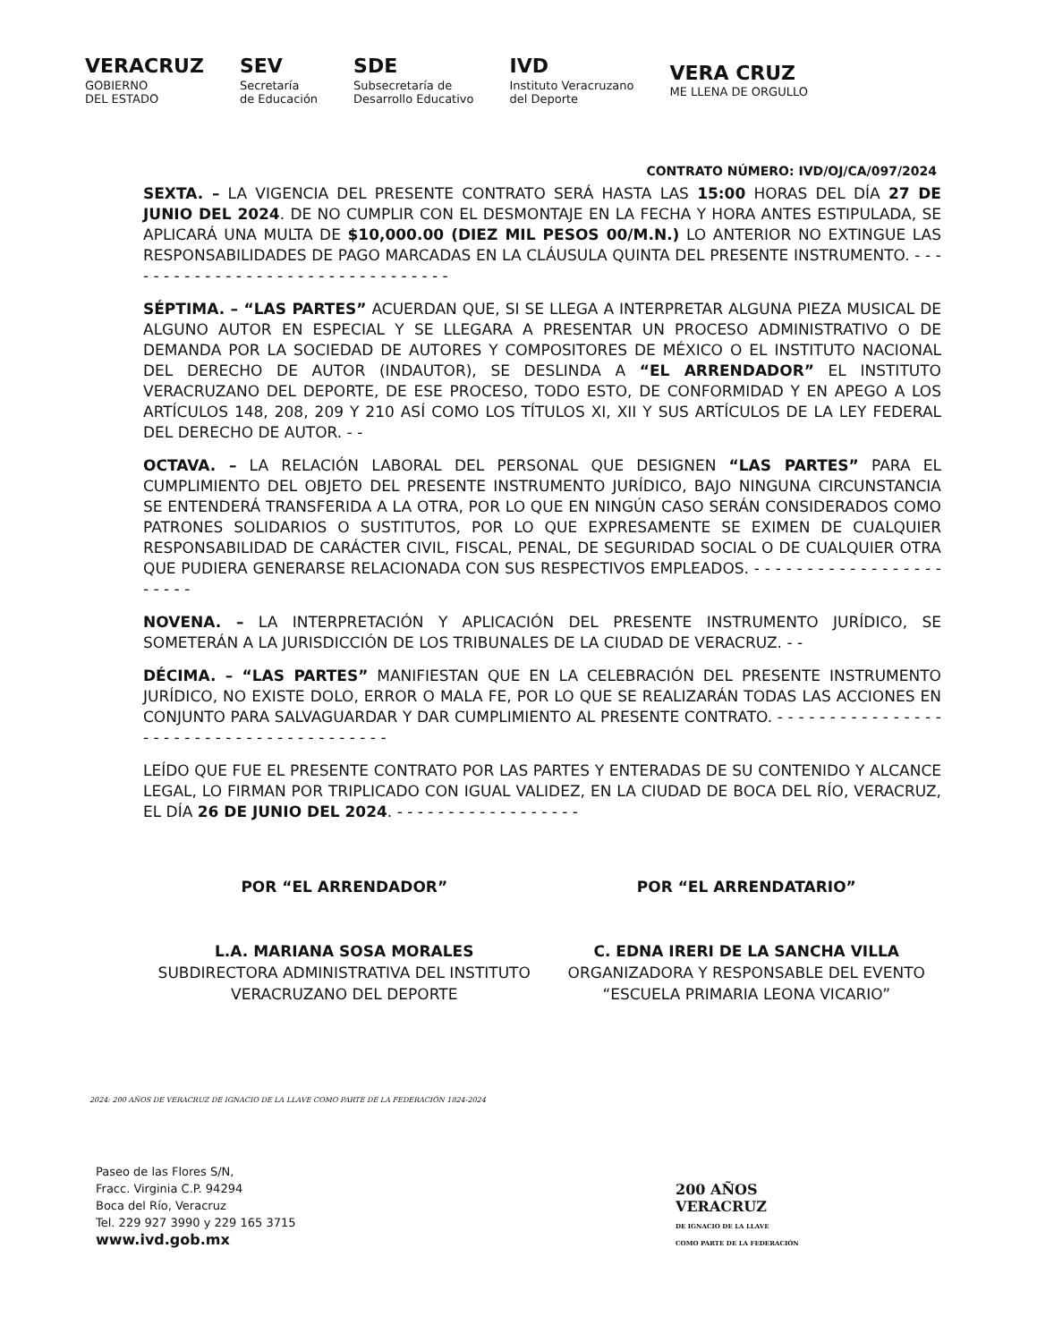VERACRUZ
GOBIERNO
DEL ESTADO
SEV
Secretaría
de Educación
SDE
Subsecretaría de
Desarrollo Educativo
IVD
Instituto Veracruzano
del Deporte
VERA CRUZ
ME LLENA DE ORGULLO
CONTRATO NÚMERO: IVD/OJ/CA/097/2024
SEXTA. – LA VIGENCIA DEL PRESENTE CONTRATO SERÁ HASTA LAS 15:00 HORAS DEL DÍA 27 DE JUNIO DEL 2024. DE NO CUMPLIR CON EL DESMONTAJE EN LA FECHA Y HORA ANTES ESTIPULADA, SE APLICARÁ UNA MULTA DE $10,000.00 (DIEZ MIL PESOS 00/M.N.) LO ANTERIOR NO EXTINGUE LAS RESPONSABILIDADES DE PAGO MARCADAS EN LA CLÁUSULA QUINTA DEL PRESENTE INSTRUMENTO. - - - - - - - - - - - - - - - - - - - - - - - - - - - - - - - - -
SÉPTIMA. – “LAS PARTES” ACUERDAN QUE, SI SE LLEGA A INTERPRETAR ALGUNA PIEZA MUSICAL DE ALGUNO AUTOR EN ESPECIAL Y SE LLEGARA A PRESENTAR UN PROCESO ADMINISTRATIVO O DE DEMANDA POR LA SOCIEDAD DE AUTORES Y COMPOSITORES DE MÉXICO O EL INSTITUTO NACIONAL DEL DERECHO DE AUTOR (INDAUTOR), SE DESLINDA A “EL ARRENDADOR” EL INSTITUTO VERACRUZANO DEL DEPORTE, DE ESE PROCESO, TODO ESTO, DE CONFORMIDAD Y EN APEGO A LOS ARTÍCULOS 148, 208, 209 Y 210 ASÍ COMO LOS TÍTULOS XI, XII Y SUS ARTÍCULOS DE LA LEY FEDERAL DEL DERECHO DE AUTOR. - -
OCTAVA. – LA RELACIÓN LABORAL DEL PERSONAL QUE DESIGNEN “LAS PARTES” PARA EL CUMPLIMIENTO DEL OBJETO DEL PRESENTE INSTRUMENTO JURÍDICO, BAJO NINGUNA CIRCUNSTANCIA SE ENTENDERÁ TRANSFERIDA A LA OTRA, POR LO QUE EN NINGÚN CASO SERÁN CONSIDERADOS COMO PATRONES SOLIDARIOS O SUSTITUTOS, POR LO QUE EXPRESAMENTE SE EXIMEN DE CUALQUIER RESPONSABILIDAD DE CARÁCTER CIVIL, FISCAL, PENAL, DE SEGURIDAD SOCIAL O DE CUALQUIER OTRA QUE PUDIERA GENERARSE RELACIONADA CON SUS RESPECTIVOS EMPLEADOS. - - - - - - - - - - - - - - - - - - - - - - -
NOVENA. – LA INTERPRETACIÓN Y APLICACIÓN DEL PRESENTE INSTRUMENTO JURÍDICO, SE SOMETERÁN A LA JURISDICCIÓN DE LOS TRIBUNALES DE LA CIUDAD DE VERACRUZ. - -
DÉCIMA. – “LAS PARTES” MANIFIESTAN QUE EN LA CELEBRACIÓN DEL PRESENTE INSTRUMENTO JURÍDICO, NO EXISTE DOLO, ERROR O MALA FE, POR LO QUE SE REALIZARÁN TODAS LAS ACCIONES EN CONJUNTO PARA SALVAGUARDAR Y DAR CUMPLIMIENTO AL PRESENTE CONTRATO. - - - - - - - - - - - - - - - - - - - - - - - - - - - - - - - - - - - - - - - -
LEÍDO QUE FUE EL PRESENTE CONTRATO POR LAS PARTES Y ENTERADAS DE SU CONTENIDO Y ALCANCE LEGAL, LO FIRMAN POR TRIPLICADO CON IGUAL VALIDEZ, EN LA CIUDAD DE BOCA DEL RÍO, VERACRUZ, EL DÍA 26 DE JUNIO DEL 2024. - - - - - - - - - - - - - - - - - -
POR “EL ARRENDADOR”
L.A. MARIANA SOSA MORALES
SUBDIRECTORA ADMINISTRATIVA DEL INSTITUTO VERACRUZANO DEL DEPORTE
POR “EL ARRENDATARIO”
C. EDNA IRERI DE LA SANCHA VILLA
ORGANIZADORA Y RESPONSABLE DEL EVENTO
“ESCUELA PRIMARIA LEONA VICARIO”
2024: 200 AÑOS DE VERACRUZ DE IGNACIO DE LA LLAVE COMO PARTE DE LA FEDERACIÓN 1824-2024
Paseo de las Flores S/N,
Fracc. Virginia C.P. 94294
Boca del Río, Veracruz
Tel. 229 927 3990 y 229 165 3715
www.ivd.gob.mx
200 AÑOS
VERACRUZ
DE IGNACIO DE LA LLAVE
COMO PARTE DE LA FEDERACIÓN